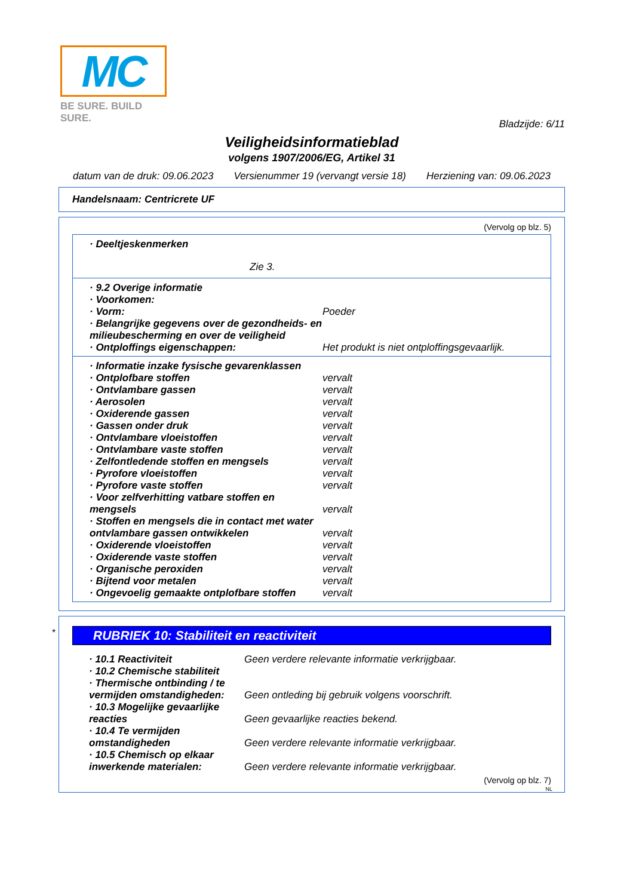MC
BE SURE. BUILD SURE.
Bladzijde: 6/11
Veiligheidsinformatieblad
volgens 1907/2006/EG, Artikel 31
datum van de druk: 09.06.2023 Versienummer 19 (vervangt versie 18) Herziening van: 09.06.2023
Handelsnaam: Centricrete UF
(Vervolg op blz. 5)
· Deeltjeskenmerken
Zie 3.
· 9.2 Overige informatie
· Voorkomen:
· Vorm: Poeder
· Belangrijke gegevens over de gezondheids- en milieubescherming en over de veiligheid
· Ontploffings eigenschappen: Het produkt is niet ontploffingsgevaarlijk.
· Informatie inzake fysische gevarenklassen
· Ontplofbare stoffen vervalt
· Ontvlambare gassen vervalt
· Aerosolen vervalt
· Oxiderende gassen vervalt
· Gassen onder druk vervalt
· Ontvlambare vloeistoffen vervalt
· Ontvlambare vaste stoffen vervalt
· Zelfontledende stoffen en mengsels vervalt
· Pyrofore vloeistoffen vervalt
· Pyrofore vaste stoffen vervalt
· Voor zelfverhitting vatbare stoffen en mengsels vervalt
· Stoffen en mengsels die in contact met water ontvlambare gassen ontwikkelen vervalt
· Oxiderende vloeistoffen vervalt
· Oxiderende vaste stoffen vervalt
· Organische peroxiden vervalt
· Bijtend voor metalen vervalt
· Ongevoelig gemaakte ontplofbare stoffen vervalt
*
RUBRIEK 10: Stabiliteit en reactiviteit
· 10.1 Reactiviteit Geen verdere relevante informatie verkrijgbaar.
· 10.2 Chemische stabiliteit
· Thermische ontbinding / te vermijden omstandigheden: Geen ontleding bij gebruik volgens voorschrift.
· 10.3 Mogelijke gevaarlijke reacties Geen gevaarlijke reacties bekend.
· 10.4 Te vermijden omstandigheden Geen verdere relevante informatie verkrijgbaar.
· 10.5 Chemisch op elkaar inwerkende materialen: Geen verdere relevante informatie verkrijgbaar.
(Vervolg op blz. 7)
NL